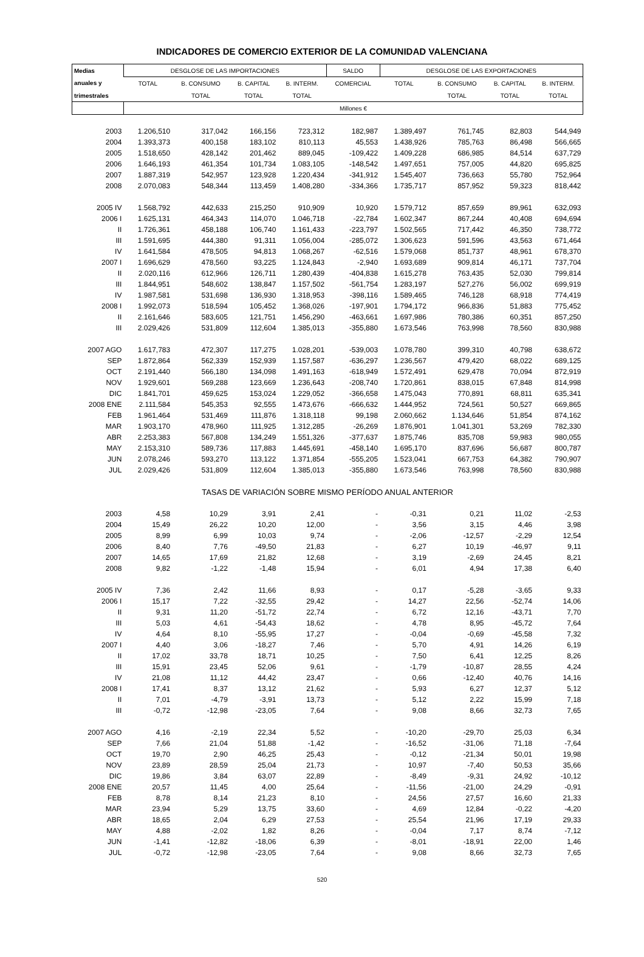INDICADORES DE COMERCIO EXTERIOR DE LA COMUNIDAD VALENCIANA
| Medias | DESGLOSE DE LAS IMPORTACIONES | | | | SALDO | DESGLOSE DE LAS EXPORTACIONES | | | |
| --- | --- | --- | --- | --- | --- | --- | --- | --- | --- |
| anuales y | TOTAL | B. CONSUMO | B. CAPITAL | B. INTERM. | COMERCIAL | TOTAL | B. CONSUMO | B. CAPITAL | B. INTERM. |
| trimestrales | | TOTAL | TOTAL | TOTAL | | | TOTAL | TOTAL | TOTAL |
| | Millones € | | | | | | | | |
| 2003 | 1.206,510 | 317,042 | 166,156 | 723,312 | 182,987 | 1.389,497 | 761,745 | 82,803 | 544,949 |
| 2004 | 1.393,373 | 400,158 | 183,102 | 810,113 | 45,553 | 1.438,926 | 785,763 | 86,498 | 566,665 |
| 2005 | 1.518,650 | 428,142 | 201,462 | 889,045 | -109,422 | 1.409,228 | 686,985 | 84,514 | 637,729 |
| 2006 | 1.646,193 | 461,354 | 101,734 | 1.083,105 | -148,542 | 1.497,651 | 757,005 | 44,820 | 695,825 |
| 2007 | 1.887,319 | 542,957 | 123,928 | 1.220,434 | -341,912 | 1.545,407 | 736,663 | 55,780 | 752,964 |
| 2008 | 2.070,083 | 548,344 | 113,459 | 1.408,280 | -334,366 | 1.735,717 | 857,952 | 59,323 | 818,442 |
| 2005 IV | 1.568,792 | 442,633 | 215,250 | 910,909 | 10,920 | 1.579,712 | 857,659 | 89,961 | 632,093 |
| 2006 I | 1.625,131 | 464,343 | 114,070 | 1.046,718 | -22,784 | 1.602,347 | 867,244 | 40,408 | 694,694 |
| II | 1.726,361 | 458,188 | 106,740 | 1.161,433 | -223,797 | 1.502,565 | 717,442 | 46,350 | 738,772 |
| III | 1.591,695 | 444,380 | 91,311 | 1.056,004 | -285,072 | 1.306,623 | 591,596 | 43,563 | 671,464 |
| IV | 1.641,584 | 478,505 | 94,813 | 1.068,267 | -62,516 | 1.579,068 | 851,737 | 48,961 | 678,370 |
| 2007 I | 1.696,629 | 478,560 | 93,225 | 1.124,843 | -2,940 | 1.693,689 | 909,814 | 46,171 | 737,704 |
| II | 2.020,116 | 612,966 | 126,711 | 1.280,439 | -404,838 | 1.615,278 | 763,435 | 52,030 | 799,814 |
| III | 1.844,951 | 548,602 | 138,847 | 1.157,502 | -561,754 | 1.283,197 | 527,276 | 56,002 | 699,919 |
| IV | 1.987,581 | 531,698 | 136,930 | 1.318,953 | -398,116 | 1.589,465 | 746,128 | 68,918 | 774,419 |
| 2008 I | 1.992,073 | 518,594 | 105,452 | 1.368,026 | -197,901 | 1.794,172 | 966,836 | 51,883 | 775,452 |
| II | 2.161,646 | 583,605 | 121,751 | 1.456,290 | -463,661 | 1.697,986 | 780,386 | 60,351 | 857,250 |
| III | 2.029,426 | 531,809 | 112,604 | 1.385,013 | -355,880 | 1.673,546 | 763,998 | 78,560 | 830,988 |
| 2007 AGO | 1.617,783 | 472,307 | 117,275 | 1.028,201 | -539,003 | 1.078,780 | 399,310 | 40,798 | 638,672 |
| SEP | 1.872,864 | 562,339 | 152,939 | 1.157,587 | -636,297 | 1.236,567 | 479,420 | 68,022 | 689,125 |
| OCT | 2.191,440 | 566,180 | 134,098 | 1.491,163 | -618,949 | 1.572,491 | 629,478 | 70,094 | 872,919 |
| NOV | 1.929,601 | 569,288 | 123,669 | 1.236,643 | -208,740 | 1.720,861 | 838,015 | 67,848 | 814,998 |
| DIC | 1.841,701 | 459,625 | 153,024 | 1.229,052 | -366,658 | 1.475,043 | 770,891 | 68,811 | 635,341 |
| 2008 ENE | 2.111,584 | 545,353 | 92,555 | 1.473,676 | -666,632 | 1.444,952 | 724,561 | 50,527 | 669,865 |
| FEB | 1.961,464 | 531,469 | 111,876 | 1.318,118 | 99,198 | 2.060,662 | 1.134,646 | 51,854 | 874,162 |
| MAR | 1.903,170 | 478,960 | 111,925 | 1.312,285 | -26,269 | 1.876,901 | 1.041,301 | 53,269 | 782,330 |
| ABR | 2.253,383 | 567,808 | 134,249 | 1.551,326 | -377,637 | 1.875,746 | 835,708 | 59,983 | 980,055 |
| MAY | 2.153,310 | 589,736 | 117,883 | 1.445,691 | -458,140 | 1.695,170 | 837,696 | 56,687 | 800,787 |
| JUN | 2.078,246 | 593,270 | 113,122 | 1.371,854 | -555,205 | 1.523,041 | 667,753 | 64,382 | 790,907 |
| JUL | 2.029,426 | 531,809 | 112,604 | 1.385,013 | -355,880 | 1.673,546 | 763,998 | 78,560 | 830,988 |
| TASAS DE VARIACIÓN SOBRE MISMO PERÍODO ANUAL ANTERIOR | | | | | | | | | |
| 2003 | 4,58 | 10,29 | 3,91 | 2,41 | - | -0,31 | 0,21 | 11,02 | -2,53 |
| 2004 | 15,49 | 26,22 | 10,20 | 12,00 | - | 3,56 | 3,15 | 4,46 | 3,98 |
| 2005 | 8,99 | 6,99 | 10,03 | 9,74 | - | -2,06 | -12,57 | -2,29 | 12,54 |
| 2006 | 8,40 | 7,76 | -49,50 | 21,83 | - | 6,27 | 10,19 | -46,97 | 9,11 |
| 2007 | 14,65 | 17,69 | 21,82 | 12,68 | - | 3,19 | -2,69 | 24,45 | 8,21 |
| 2008 | 9,82 | -1,22 | -1,48 | 15,94 | - | 6,01 | 4,94 | 17,38 | 6,40 |
| 2005 IV | 7,36 | 2,42 | 11,66 | 8,93 | - | 0,17 | -5,28 | -3,65 | 9,33 |
| 2006 I | 15,17 | 7,22 | -32,55 | 29,42 | - | 14,27 | 22,56 | -52,74 | 14,06 |
| II | 9,31 | 11,20 | -51,72 | 22,74 | - | 6,72 | 12,16 | -43,71 | 7,70 |
| III | 5,03 | 4,61 | -54,43 | 18,62 | - | 4,78 | 8,95 | -45,72 | 7,64 |
| IV | 4,64 | 8,10 | -55,95 | 17,27 | - | -0,04 | -0,69 | -45,58 | 7,32 |
| 2007 I | 4,40 | 3,06 | -18,27 | 7,46 | - | 5,70 | 4,91 | 14,26 | 6,19 |
| II | 17,02 | 33,78 | 18,71 | 10,25 | - | 7,50 | 6,41 | 12,25 | 8,26 |
| III | 15,91 | 23,45 | 52,06 | 9,61 | - | -1,79 | -10,87 | 28,55 | 4,24 |
| IV | 21,08 | 11,12 | 44,42 | 23,47 | - | 0,66 | -12,40 | 40,76 | 14,16 |
| 2008 I | 17,41 | 8,37 | 13,12 | 21,62 | - | 5,93 | 6,27 | 12,37 | 5,12 |
| II | 7,01 | -4,79 | -3,91 | 13,73 | - | 5,12 | 2,22 | 15,99 | 7,18 |
| III | -0,72 | -12,98 | -23,05 | 7,64 | - | 9,08 | 8,66 | 32,73 | 7,65 |
| 2007 AGO | 4,16 | -2,19 | 22,34 | 5,52 | - | -10,20 | -29,70 | 25,03 | 6,34 |
| SEP | 7,66 | 21,04 | 51,88 | -1,42 | - | -16,52 | -31,06 | 71,18 | -7,64 |
| OCT | 19,70 | 2,90 | 46,25 | 25,43 | - | -0,12 | -21,34 | 50,01 | 19,98 |
| NOV | 23,89 | 28,59 | 25,04 | 21,73 | - | 10,97 | -7,40 | 50,53 | 35,66 |
| DIC | 19,86 | 3,84 | 63,07 | 22,89 | - | -8,49 | -9,31 | 24,92 | -10,12 |
| 2008 ENE | 20,57 | 11,45 | 4,00 | 25,64 | - | -11,56 | -21,00 | 24,29 | -0,91 |
| FEB | 8,78 | 8,14 | 21,23 | 8,10 | - | 24,56 | 27,57 | 16,60 | 21,33 |
| MAR | 23,94 | 5,29 | 13,75 | 33,60 | - | 4,69 | 12,84 | -0,22 | -4,20 |
| ABR | 18,65 | 2,04 | 6,29 | 27,53 | - | 25,54 | 21,96 | 17,19 | 29,33 |
| MAY | 4,88 | -2,02 | 1,82 | 8,26 | - | -0,04 | 7,17 | 8,74 | -7,12 |
| JUN | -1,41 | -12,82 | -18,06 | 6,39 | - | -8,01 | -18,91 | 22,00 | 1,46 |
| JUL | -0,72 | -12,98 | -23,05 | 7,64 | - | 9,08 | 8,66 | 32,73 | 7,65 |
520